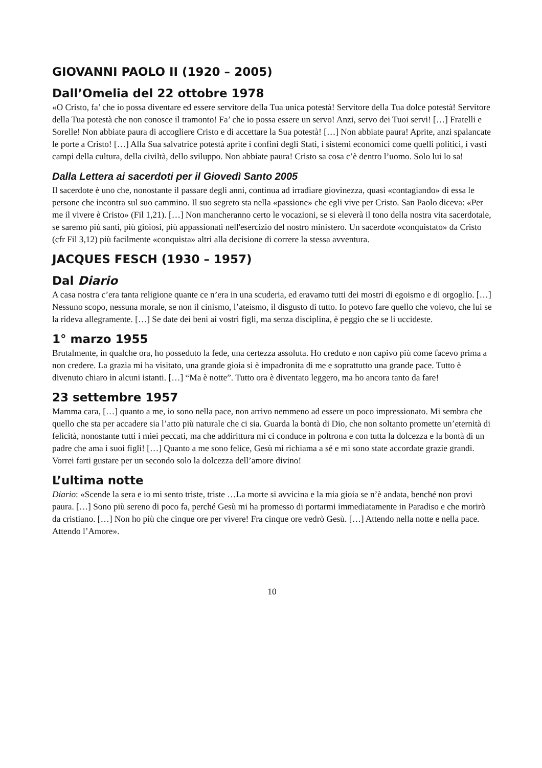GIOVANNI PAOLO II (1920 – 2005)
Dall’Omelia del 22 ottobre 1978
«O Cristo, fa’ che io possa diventare ed essere servitore della Tua unica potestà! Servitore della Tua dolce potestà! Servitore della Tua potestà che non conosce il tramonto! Fa’ che io possa essere un servo! Anzi, servo dei Tuoi servi! […] Fratelli e Sorelle! Non abbiate paura di accogliere Cristo e di accettare la Sua potestà! […] Non abbiate paura! Aprite, anzi spalancate le porte a Cristo! […] Alla Sua salvatrice potestà aprite i confini degli Stati, i sistemi economici come quelli politici, i vasti campi della cultura, della civiltà, dello sviluppo. Non abbiate paura! Cristo sa cosa c’è dentro l’uomo. Solo lui lo sa!
Dalla Lettera ai sacerdoti per il Giovedì Santo 2005
Il sacerdote è uno che, nonostante il passare degli anni, continua ad irradiare giovinezza, quasi «contagiando» di essa le persone che incontra sul suo cammino. Il suo segreto sta nella «passione» che egli vive per Cristo. San Paolo diceva: «Per me il vivere è Cristo» (Fil 1,21). […] Non mancheranno certo le vocazioni, se si eleverà il tono della nostra vita sacerdotale, se saremo più santi, più gioiosi, più appassionati nell'esercizio del nostro ministero. Un sacerdote «conquistato» da Cristo (cfr Fil 3,12) più facilmente «conquista» altri alla decisione di correre la stessa avventura.
JACQUES FESCH (1930 – 1957)
Dal Diario
A casa nostra c’era tanta religione quante ce n’era in una scuderia, ed eravamo tutti dei mostri di egoismo e di orgoglio. […] Nessuno scopo, nessuna morale, se non il cinismo, l’ateismo, il disgusto di tutto. Io potevo fare quello che volevo, che lui se la rideva allegramente. […] Se date dei beni ai vostri figli, ma senza disciplina, è peggio che se li uccideste.
1° marzo 1955
Brutalmente, in qualche ora, ho posseduto la fede, una certezza assoluta. Ho creduto e non capivo più come facevo prima a non credere. La grazia mi ha visitato, una grande gioia si è impadronita di me e soprattutto una grande pace. Tutto è divenuto chiaro in alcuni istanti. […] “Ma è notte”. Tutto ora è diventato leggero, ma ho ancora tanto da fare!
23 settembre 1957
Mamma cara, […] quanto a me, io sono nella pace, non arrivo nemmeno ad essere un poco impressionato. Mi sembra che quello che sta per accadere sia l’atto più naturale che ci sia. Guarda la bontà di Dio, che non soltanto promette un’eternità di felicità, nonostante tutti i miei peccati, ma che addirittura mi ci conduce in poltrona e con tutta la dolcezza e la bontà di un padre che ama i suoi figli! […] Quanto a me sono felice, Gesù mi richiama a sé e mi sono state accordate grazie grandi. Vorrei farti gustare per un secondo solo la dolcezza dell’amore divino!
L’ultima notte
Diario: «Scende la sera e io mi sento triste, triste …La morte si avvicina e la mia gioia se n’è andata, benché non provi paura. […] Sono più sereno di poco fa, perché Gesù mi ha promesso di portarmi immediatamente in Paradiso e che morirò da cristiano. […] Non ho più che cinque ore per vivere! Fra cinque ore vedrò Gesù. […] Attendo nella notte e nella pace. Attendo l’Amore».
10